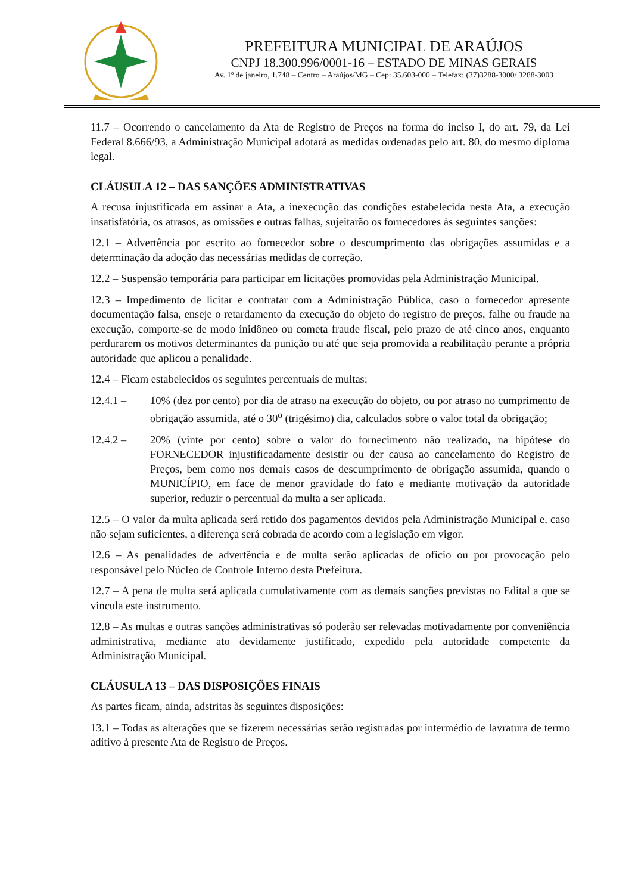PREFEITURA MUNICIPAL DE ARAÚJOS
CNPJ 18.300.996/0001-16 – ESTADO DE MINAS GERAIS
Av. 1º de janeiro, 1.748 – Centro – Araújos/MG – Cep: 35.603-000 – Telefax: (37)3288-3000/ 3288-3003
11.7 – Ocorrendo o cancelamento da Ata de Registro de Preços na forma do inciso I, do art. 79, da Lei Federal 8.666/93, a Administração Municipal adotará as medidas ordenadas pelo art. 80, do mesmo diploma legal.
CLÁUSULA 12 – DAS SANÇÕES ADMINISTRATIVAS
A recusa injustificada em assinar a Ata, a inexecução das condições estabelecida nesta Ata, a execução insatisfatória, os atrasos, as omissões e outras falhas, sujeitarão os fornecedores às seguintes sanções:
12.1 – Advertência por escrito ao fornecedor sobre o descumprimento das obrigações assumidas e a determinação da adoção das necessárias medidas de correção.
12.2 – Suspensão temporária para participar em licitações promovidas pela Administração Municipal.
12.3 – Impedimento de licitar e contratar com a Administração Pública, caso o fornecedor apresente documentação falsa, enseje o retardamento da execução do objeto do registro de preços, falhe ou fraude na execução, comporte-se de modo inidôneo ou cometa fraude fiscal, pelo prazo de até cinco anos, enquanto perdurarem os motivos determinantes da punição ou até que seja promovida a reabilitação perante a própria autoridade que aplicou a penalidade.
12.4 – Ficam estabelecidos os seguintes percentuais de multas:
12.4.1 – 10% (dez por cento) por dia de atraso na execução do objeto, ou por atraso no cumprimento de obrigação assumida, até o 30<sup>o</sup> (trigésimo) dia, calculados sobre o valor total da obrigação;
12.4.2 – 20% (vinte por cento) sobre o valor do fornecimento não realizado, na hipótese do FORNECEDOR injustificadamente desistir ou der causa ao cancelamento do Registro de Preços, bem como nos demais casos de descumprimento de obrigação assumida, quando o MUNICÍPIO, em face de menor gravidade do fato e mediante motivação da autoridade superior, reduzir o percentual da multa a ser aplicada.
12.5 – O valor da multa aplicada será retido dos pagamentos devidos pela Administração Municipal e, caso não sejam suficientes, a diferença será cobrada de acordo com a legislação em vigor.
12.6 – As penalidades de advertência e de multa serão aplicadas de ofício ou por provocação pelo responsável pelo Núcleo de Controle Interno desta Prefeitura.
12.7 – A pena de multa será aplicada cumulativamente com as demais sanções previstas no Edital a que se vincula este instrumento.
12.8 – As multas e outras sanções administrativas só poderão ser relevadas motivadamente por conveniência administrativa, mediante ato devidamente justificado, expedido pela autoridade competente da Administração Municipal.
CLÁUSULA 13 – DAS DISPOSIÇÕES FINAIS
As partes ficam, ainda, adstritas às seguintes disposições:
13.1 – Todas as alterações que se fizerem necessárias serão registradas por intermédio de lavratura de termo aditivo à presente Ata de Registro de Preços.